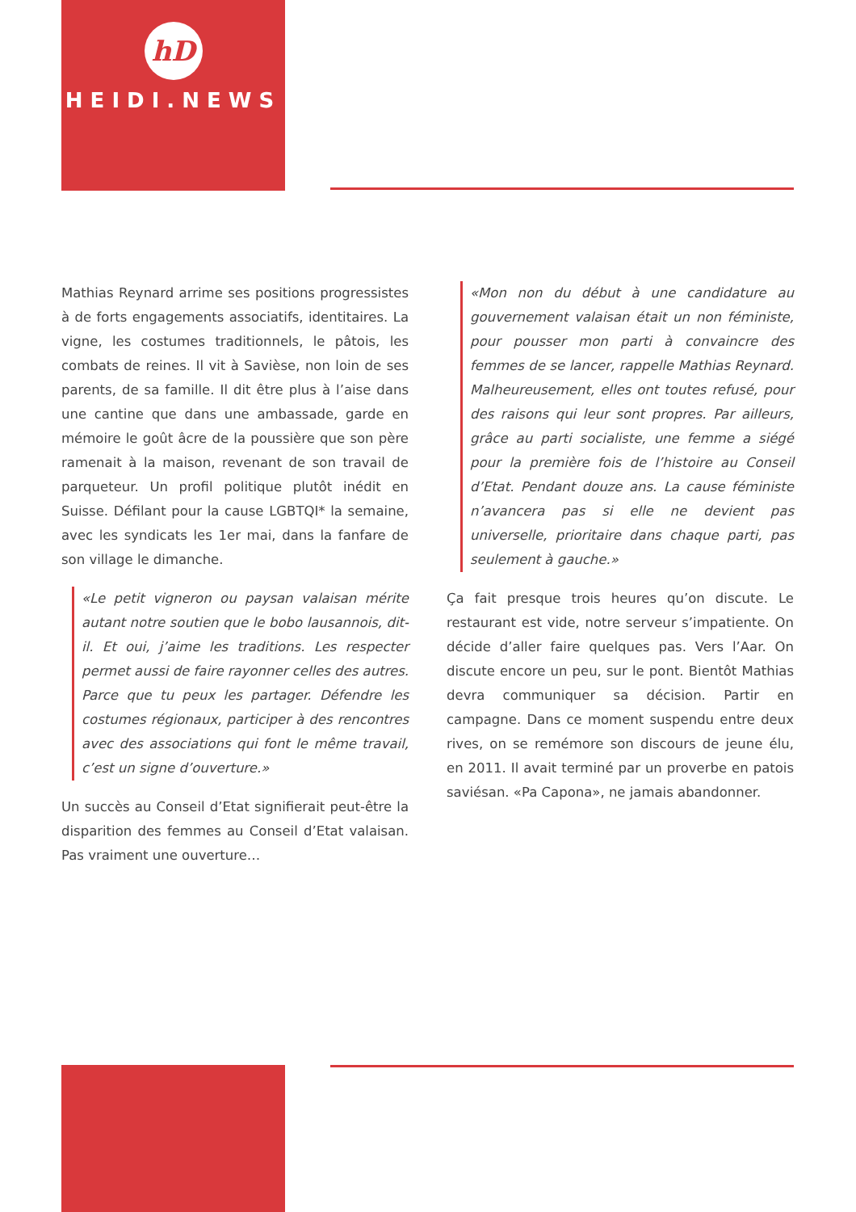hD
HEIDI.NEWS
Mathias Reynard arrime ses positions progressistes à de forts engagements associatifs, identitaires. La vigne, les costumes traditionnels, le pâtois, les combats de reines. Il vit à Savièse, non loin de ses parents, de sa famille. Il dit être plus à l’aise dans une cantine que dans une ambassade, garde en mémoire le goût âcre de la poussière que son père ramenait à la maison, revenant de son travail de parqueteur. Un profil politique plutôt inédit en Suisse. Défilant pour la cause LGBTQI* la semaine, avec les syndicats les 1er mai, dans la fanfare de son village le dimanche.
«Le petit vigneron ou paysan valaisan mérite autant notre soutien que le bobo lausannois, dit-il. Et oui, j’aime les traditions. Les respecter permet aussi de faire rayonner celles des autres. Parce que tu peux les partager. Défendre les costumes régionaux, participer à des rencontres avec des associations qui font le même travail, c’est un signe d’ouverture.»
Un succès au Conseil d’Etat signifierait peut-être la disparition des femmes au Conseil d’Etat valaisan. Pas vraiment une ouverture…
«Mon non du début à une candidature au gouvernement valaisan était un non féministe, pour pousser mon parti à convaincre des femmes de se lancer, rappelle Mathias Reynard. Mal­heureusement, elles ont toutes refusé, pour des raisons qui leur sont propres. Par ailleurs, grâce au parti socialiste, une femme a siégé pour la première fois de l’histoire au Conseil d’Etat. Pendant douze ans. La cause féministe n’avancera pas si elle ne devient pas universelle, prioritaire dans chaque parti, pas seulement à gauche.»
Ça fait presque trois heures qu’on discute. Le restaurant est vide, notre serveur s’impatiente. On décide d’aller faire quelques pas. Vers l’Aar. On discute encore un peu, sur le pont. Bientôt Mathias devra communiquer sa décision. Partir en campagne. Dans ce moment suspendu entre deux rives, on se remémore son discours de jeune élu, en 2011. Il avait terminé par un proverbe en patois saviésan. «Pa Capona», ne jamais abandonner.